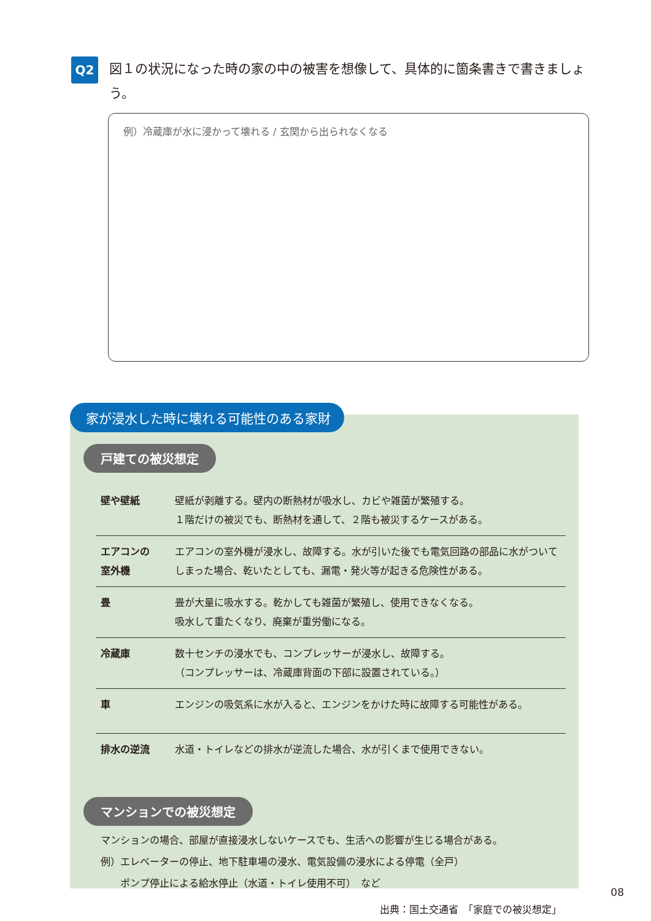Q2
図１の状況になった時の家の中の被害を想像して、具体的に箇条書きで書きましょう。
例）冷蔵庫が水に浸かって壊れる / 玄関から出られなくなる
戸建ての被災想定
| 壁や壁紙 | 壁紙が剥離する。壁内の断熱材が吸水し、カビや雑菌が繁殖する。 １階だけの被災でも、断熱材を通して、２階も被災するケースがある。 |
| エアコンの 室外機 | エアコンの室外機が浸水し、故障する。水が引いた後でも電気回路の部品に水がついてしまった場合、乾いたとしても、漏電・発火等が起きる危険性がある。 |
| 畳 | 畳が大量に吸水する。乾かしても雑菌が繁殖し、使用できなくなる。 吸水して重たくなり、廃棄が重労働になる。 |
| 冷蔵庫 | 数十センチの浸水でも、コンプレッサーが浸水し、故障する。 （コンプレッサーは、冷蔵庫背面の下部に設置されている。） |
| 車 | エンジンの吸気系に水が入ると、エンジンをかけた時に故障する可能性がある。 |
| 排水の逆流 | 水道・トイレなどの排水が逆流した場合、水が引くまで使用できない。 |
マンションでの被災想定
マンションの場合、部屋が直接浸水しないケースでも、生活への影響が生じる場合がある。
例）エレベーターの停止、地下駐車場の浸水、電気設備の浸水による停電（全戸）
　　ポンプ停止による給水停止（水道・トイレ使用不可）　など
出典：国土交通省　「家庭での被災想定」
家が浸水した時に壊れる可能性のある家財
08